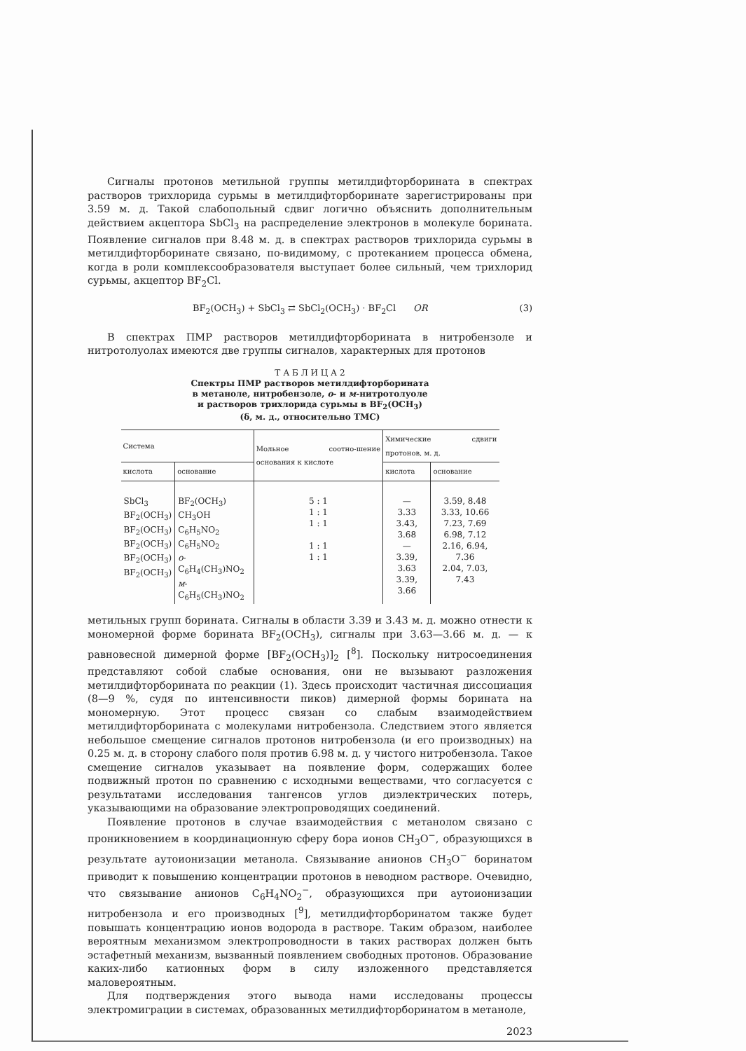Сигналы протонов метильной группы метилдифторборината в спектрах растворов трихлорида сурьмы в метилдифторборинате зарегистрированы при 3.59 м. д. Такой слабопольный сдвиг логично объяснить дополнительным действием акцептора SbCl<sub>3</sub> на распределение электронов в молекуле борината. Появление сигналов при 8.48 м. д. в спектрах растворов трихлорида сурьмы в метилдифторборинате связано, по-видимому, с протеканием процесса обмена, когда в роли комплексообразователя выступает более сильный, чем трихлорид сурьмы, акцептор BF<sub>2</sub>Cl.
BF<sub>2</sub>(OCH<sub>3</sub>) + SbCl<sub>3</sub> ⇄ SbCl<sub>2</sub>(OCH<sub>3</sub>) · BF<sub>2</sub>Cl OR (3)
В спектрах ПМР растворов метилдифторборината в нитробензоле и нитротолуолах имеются две группы сигналов, характерных для протонов
Т А Б Л И Ц А 2
Спектры ПМР растворов метилдифторборината
в метаноле, нитробензоле, о- и м-нитротолуоле
и растворов трихлорида сурьмы в BF<sub>2</sub>(OCH<sub>3</sub>)
(δ, м. д., относительно ТМС)
| Система | | Мольное соотно-шение основания к кислоте | Химические сдвиги протонов, м. д. | |
| --- | --- | --- | --- | --- |
| кислота | основание | | кислота | основание |
| SbCl<sub>3</sub> BF<sub>2</sub>(OCH<sub>3</sub>) BF<sub>2</sub>(OCH<sub>3</sub>) BF<sub>2</sub>(OCH<sub>3</sub>) BF<sub>2</sub>(OCH<sub>3</sub>) BF<sub>2</sub>(OCH<sub>3</sub>) | BF<sub>2</sub>(OCH<sub>3</sub>) CH<sub>3</sub>OH C<sub>6</sub>H<sub>5</sub>NO<sub>2</sub> C<sub>6</sub>H<sub>5</sub>NO<sub>2</sub> о -C<sub>6</sub>H<sub>4</sub>(CH<sub>3</sub>)NO<sub>2</sub> м -C<sub>6</sub>H<sub>5</sub>(CH<sub>3</sub>)NO<sub>2</sub> | 5 : 1 1 : 1 1 : 1 1 : 1 1 : 1 | — 3.33 3.43, 3.68 — 3.39, 3.63 3.39, 3.66 | 3.59, 8.48 3.33, 10.66 7.23, 7.69 6.98, 7.12 2.16, 6.94, 7.36 2.04, 7.03, 7.43 |
метильных групп борината. Сигналы в области 3.39 и 3.43 м. д. можно отнести к мономерной форме борината BF<sub>2</sub>(OCH<sub>3</sub>), сигналы при 3.63—3.66 м. д. — к равновесной димерной форме [BF<sub>2</sub>(OCH<sub>3</sub>)]<sub>2</sub> [<sup>8</sup>]. Поскольку нитросоединения представляют собой слабые основания, они не вызывают разложения метилдифторборината по реакции (1). Здесь происходит частичная диссоциация (8—9 %, судя по интенсивности пиков) димерной формы борината на мономерную. Этот процесс связан со слабым взаимодействием метилдифторборината с молекулами нитробензола. Следствием этого является небольшое смещение сигналов протонов нитробензола (и его производных) на 0.25 м. д. в сторону слабого поля против 6.98 м. д. у чистого нитробензола. Такое смещение сигналов указывает на появление форм, содержащих более подвижный протон по сравнению с исходными веществами, что согласуется с результатами исследования тангенсов углов диэлектрических потерь, указывающими на образование электропроводящих соединений.
Появление протонов в случае взаимодействия с метанолом связано с проникновением в координационную сферу бора ионов CH<sub>3</sub>O<sup>−</sup>, образующихся в результате аутоионизации метанола. Связывание анионов CH<sub>3</sub>O<sup>−</sup> боринатом приводит к повышению концентрации протонов в неводном растворе. Очевидно, что связывание анионов C<sub>6</sub>H<sub>4</sub>NO<sub>2</sub><sup>−</sup>, образующихся при аутоионизации нитробензола и его производных [<sup>9</sup>], метилдифторборинатом также будет повышать концентрацию ионов водорода в растворе. Таким образом, наиболее вероятным механизмом электропроводности в таких растворах должен быть эстафетный механизм, вызванный появлением свободных протонов. Образование каких-либо катионных форм в силу изложенного представляется маловероятным.
Для подтверждения этого вывода нами исследованы процессы электромиграции в системах, образованных метилдифторборинатом в метаноле,
2023